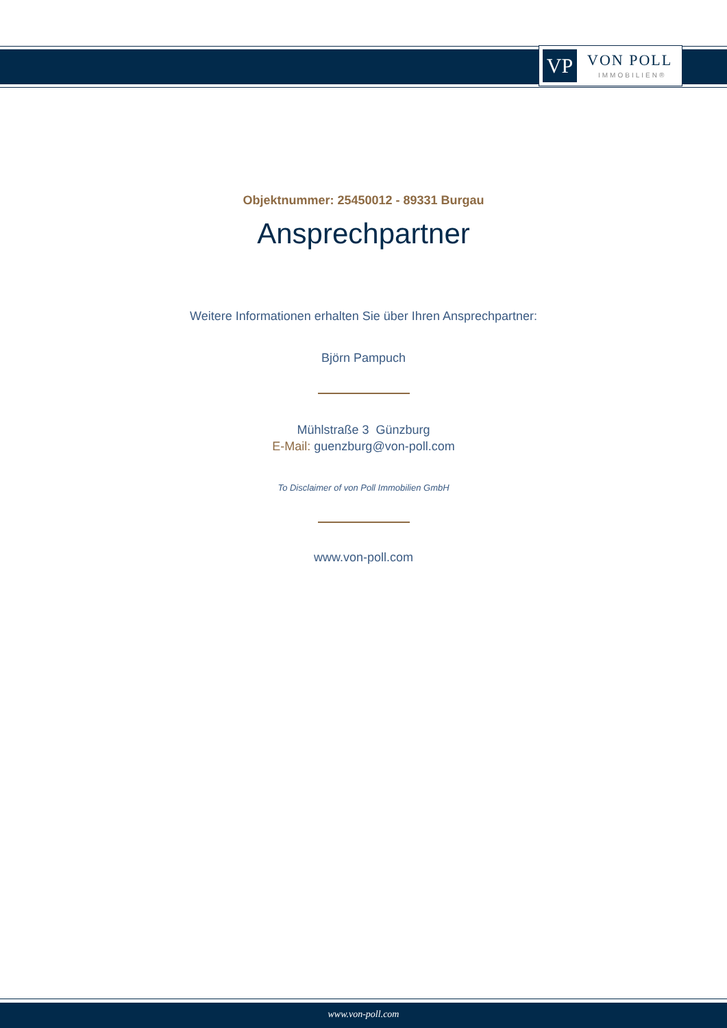VP VON POLL
IMMOBILIEN®
Objektnummer: 25450012 - 89331 Burgau
Ansprechpartner
Weitere Informationen erhalten Sie über Ihren Ansprechpartner:
Björn Pampuch
Mühlstraße 3 Günzburg
E-Mail: guenzburg@von-poll.com
To Disclaimer of von Poll Immobilien GmbH
www.von-poll.com
www.von-poll.com